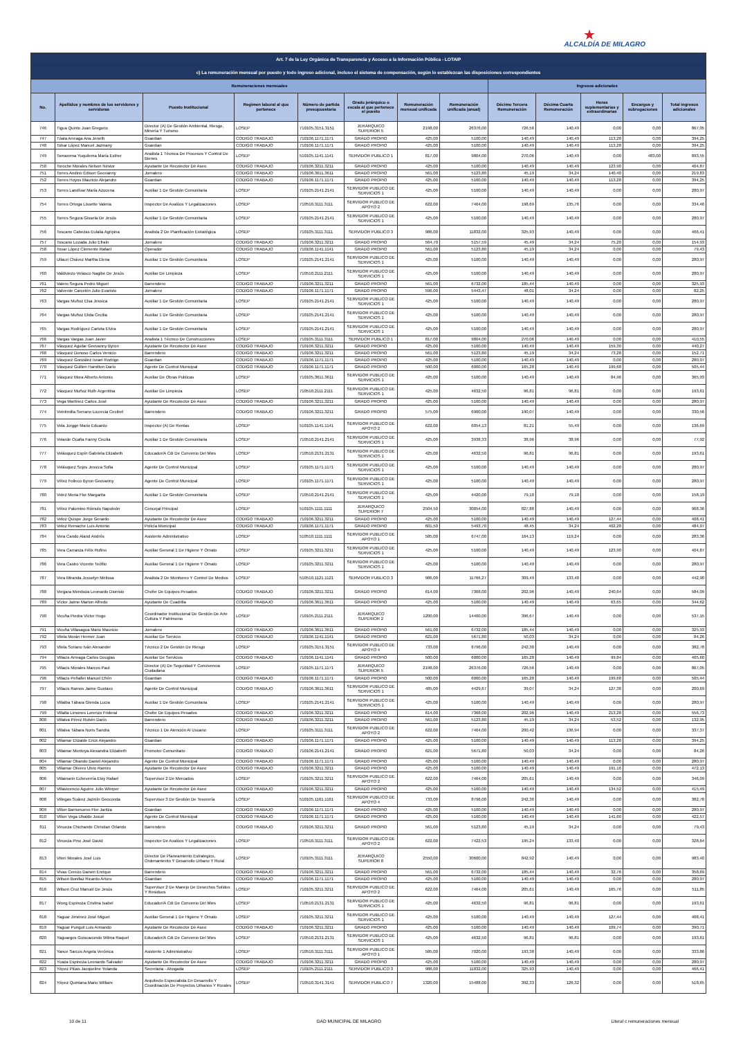★
ALCALDÍA DE MILAGRO
| Art. 7 de la Ley Orgánica de Transparencia y Acceso a la Información Pública - LOTAIP | | | | | | | | | | | | |
| --- | --- | --- | --- | --- | --- | --- | --- | --- | --- | --- | --- | --- |
| c) La remuneración mensual por puesto y todo ingreso adicional, incluso el sistema de compensación, según lo establezcan las disposiciones correspondientes | | | | | | | | | | | | |
| Remuneraciones mensuales | | | | | | | | Ingresos adicionales | | | | |
| No. | Apellidos y nombres de los servidores y servidoras | Puesto Institucional | Regimen laboral al que pertenece | Número de partida presupuestaria | Grado jerárquico o escala al que pertenece el puesto | Remuneración mensual unificada | Remuneración unificada (anual) | Décimo Tercera Remuneración | Décima Cuarta Remuneración | Horas suplementarias y extraordinarias | Encargos y subrogaciones | Total ingresos adicionales |
| 746 | Tigua Quinto Juan Gregorio | Director (A) De Gestión Ambiental, Riesgo, Minería Y Turismo | LOSEP | 710105.3151.3151 | JERARQUICO SUPERIOR 5 | 2198,00 | 26376,00 | 726,56 | 140,49 | 0,00 | 0,00 | 867,05 |
| 747 | Tóala Arreaga Ana Jeneth | Guardian | CODIGO TRABAJO | 710106.1171.1171 | GRADO PROPIO | 425,00 | 5100,00 | 140,49 | 140,49 | 113,28 | 0,00 | 394,25 |
| 748 | Tobar López Manuel Jazmany | Guardian | CODIGO TRABAJO | 710106.1171.1171 | GRADO PROPIO | 425,00 | 5100,00 | 140,49 | 140,49 | 113,28 | 0,00 | 394,25 |
| 749 | Tomarema Yuquilema María Esther | Analista 1 Técnica De Procesos Y Control De Bienes | LOSEP | 510105.1141.1141 | SERVIDOR PUBLICO 1 | 817,00 | 9804,00 | 270,06 | 140,49 | 0,00 | 483,00 | 893,55 |
| 750 | Toroche Morales Nelson Néstor | Ayudante De Recolector De Aseo | CODIGO TRABAJO | 710106.3211.3211 | GRADO PROPIO | 425,00 | 5100,00 | 140,49 | 140,49 | 123,90 | 0,00 | 404,87 |
| 751 | Torres Andino Édison Geovanny | Jornalero | CODIGO TRABAJO | 710106.3611.3611 | GRADO PROPIO | 561,00 | 5123,80 | 45,19 | 34,24 | 140,40 | 0,00 | 219,83 |
| 752 | Torres Hoyos Mauricio Alejandro | Guardian | CODIGO TRABAJO | 710106.1171.1171 | GRADO PROPIO | 425,00 | 5100,00 | 140,49 | 140,49 | 113,28 | 0,00 | 394,25 |
| 753 | Torres Landívar María Azucena | Auxiliar 1 De Gestión Comunitaria | LOSEP | 710105.2141.2141 | SERVIDOR PUBLICO DE SERVICIOS 1 | 425,00 | 5100,00 | 140,49 | 140,49 | 0,00 | 0,00 | 280,97 |
| 754 | Torres Ortega Lissette Valeria | Inspector De Avalúos Y Legalizaciones | LOSEP | 710510.3111.3111 | SERVIDOR PUBLICO DE APOYO 2 | 622,00 | 7464,00 | 198,69 | 135,76 | 0,00 | 0,00 | 334,46 |
| 755 | Torres Segura Gissela De Jesús | Auxiliar 1 De Gestión Comunitaria | LOSEP | 710105.2141.2141 | SERVIDOR PUBLICO DE SERVICIOS 1 | 425,00 | 5100,00 | 140,49 | 140,49 | 0,00 | 0,00 | 280,97 |
| 756 | Toscano Cabezas Eulalia Agripina | Analista 2 De Planificación Estratégica | LOSEP | 710105.3111.3111 | SERVIDOR PUBLICO 3 | 986,00 | 11832,00 | 325,93 | 140,49 | 0,00 | 0,00 | 466,41 |
| 757 | Toscano Lozada Julio Efraín | Jornalero | CODIGO TRABAJO | 710106.3211.3211 | GRADO PROPIO | 564,70 | 5157,59 | 45,49 | 34,24 | 75,20 | 0,00 | 154,93 |
| 758 | Tovar López Clemente Rafael | Operador | CODIGO TRABAJO | 710106.1141.1141 | GRADO PROPIO | 561,00 | 5123,80 | 45,19 | 34,24 | 0,00 | 0,00 | 79,43 |
| 759 | Ullauri Chávez Martha Elena | Auxiliar 1 De Gestión Comunitaria | LOSEP | 710105.2141.2141 | SERVIDOR PUBLICO DE SERVICIOS 1 | 425,00 | 5100,00 | 140,49 | 140,49 | 0,00 | 0,00 | 280,97 |
| 760 | Valdiviezo Velasco Nagibe De Jesús | Auxiliar De Limpieza | LOSEP | 710510.2111.2111 | SERVIDOR PUBLICO DE SERVICIOS 1 | 425,00 | 5100,00 | 140,49 | 140,49 | 0,00 | 0,00 | 280,97 |
| 761 | Valero Segura Pedro Miguel | Barrendero | CODIGO TRABAJO | 710106.3211.3211 | GRADO PROPIO | 561,00 | 6732,00 | 185,44 | 140,49 | 0,00 | 0,00 | 325,93 |
| 762 | Valverde Carcelén Julio Evaristo | Jornalero | CODIGO TRABAJO | 710106.1171.1171 | GRADO PROPIO | 596,00 | 5443,47 | 48,01 | 34,24 | 0,00 | 0,00 | 82,25 |
| 763 | Vargas Muñoz Elsa Jessica | Auxiliar 1 De Gestión Comunitaria | LOSEP | 710105.2141.2141 | SERVIDOR PUBLICO DE SERVICIOS 1 | 425,00 | 5100,00 | 140,49 | 140,49 | 0,00 | 0,00 | 280,97 |
| 764 | Vargas Muñoz Elida Cecilia | Auxiliar 1 De Gestión Comunitaria | LOSEP | 710105.2141.2141 | SERVIDOR PUBLICO DE SERVICIOS 1 | 425,00 | 5100,00 | 140,49 | 140,49 | 0,00 | 0,00 | 280,97 |
| 765 | Vargas Rodríguez Carlota Elvira | Auxiliar 1 De Gestión Comunitaria | LOSEP | 710105.2141.2141 | SERVIDOR PUBLICO DE SERVICIOS 1 | 425,00 | 5100,00 | 140,49 | 140,49 | 0,00 | 0,00 | 280,97 |
| 766 | Vargas Vargas Juan Javier | Analista 1 Técnico De Construcciones | LOSEP | 710105.3111.3111 | SERVIDOR PUBLICO 1 | 817,00 | 9804,00 | 270,06 | 140,49 | 0,00 | 0,00 | 410,55 |
| 767 | Vásquez Aguilar Geovanny Byron | Ayudante De Recolector De Aseo | CODIGO TRABAJO | 710106.3211.3211 | GRADO PROPIO | 425,00 | 5100,00 | 140,49 | 140,49 | 159,30 | 0,00 | 440,27 |
| 768 | Vásquez Donoso Carlos Venicio | Barrendero | CODIGO TRABAJO | 710106.3211.3211 | GRADO PROPIO | 561,00 | 5123,80 | 45,19 | 34,24 | 73,28 | 0,00 | 152,71 |
| 769 | Vásquez González Israel Rodrigo | Guardian | CODIGO TRABAJO | 710106.1171.1171 | GRADO PROPIO | 425,00 | 5100,00 | 140,49 | 140,49 | 0,00 | 0,00 | 280,97 |
| 770 | Vásquez Guillen Hamilton Darío | Agente De Control Municipal | CODIGO TRABAJO | 710106.1171.1171 | GRADO PROPIO | 500,00 | 6000,00 | 165,28 | 140,49 | 199,68 | 0,00 | 505,44 |
| 771 | Vásquez Mora Alberto Antonio | Auxiliar De Obras Publicas | LOSEP | 710105.3611.3611 | SERVIDOR PUBLICO DE SERVICIOS 1 | 425,00 | 5100,00 | 140,49 | 140,49 | 84,96 | 0,00 | 365,93 |
| 772 | Vásquez Muñoz Ruth Argentina | Auxiliar De Limpieza | LOSEP | 710510.2111.2111 | SERVIDOR PUBLICO DE SERVICIOS 1 | 425,00 | 4632,50 | 96,81 | 96,81 | 0,00 | 0,00 | 193,61 |
| 773 | Vega Martínez Carlos José | Ayudante De Recolector De Aseo | CODIGO TRABAJO | 710106.3211.3211 | GRADO PROPIO | 425,00 | 5100,00 | 140,49 | 140,49 | 0,00 | 0,00 | 280,97 |
| 774 | Veintimilla Serrano Lucrecia Cecibel | Barrendero | CODIGO TRABAJO | 710106.3211.3211 | GRADO PROPIO | 575,00 | 6900,00 | 190,07 | 140,49 | 0,00 | 0,00 | 330,56 |
| 775 | Vela Jorgge Mario Eduardo | Inspector (A) De Rentas | LOSEP | 510105.1141.1141 | SERVIDOR PUBLICO DE APOYO 2 | 622,00 | 6054,13 | 81,21 | 55,49 | 0,00 | 0,00 | 136,69 |
| 776 | Velarde Ocaña Fanny Cecilia | Auxiliar 1 De Gestión Comunitaria | LOSEP | 710510.2141.2141 | SERVIDOR PUBLICO DE SERVICIOS 1 | 425,00 | 3938,33 | 38,96 | 38,96 | 0,00 | 0,00 | 77,92 |
| 777 | Velásquez Espín Gabriela Elizabeth | Educador/A Cdi De Convenio Del Mies | LOSEP | 710510.2131.2131 | SERVIDOR PUBLICO DE SERVICIOS 1 | 425,00 | 4632,50 | 96,81 | 96,81 | 0,00 | 0,00 | 193,61 |
| 778 | Velásquez Sojos Jessica Sofia | Agente De Control Municipal | LOSEP | 710105.1171.1171 | SERVIDOR PUBLICO DE SERVICIOS 1 | 425,00 | 5100,00 | 140,49 | 140,49 | 0,00 | 0,00 | 280,97 |
| 779 | Vélez Folleco Byron Geovanny | Agente De Control Municipal | LOSEP | 710105.1171.1171 | SERVIDOR PUBLICO DE SERVICIOS 1 | 425,00 | 5100,00 | 140,49 | 140,49 | 0,00 | 0,00 | 280,97 |
| 780 | Velez Moria Flor Margarita | Auxiliar 1 De Gestión Comunitaria | LOSEP | 710510.2141.2141 | SERVIDOR PUBLICO DE SERVICIOS 1 | 425,00 | 4420,00 | 79,10 | 79,10 | 0,00 | 0,00 | 158,19 |
| 781 | Vélez Palomino Rómulo Napoleón | Concejal Principal | LOSEP | 510105.1111.1111 | JERARQUICO SUPERIOR 7 | 2504,50 | 30054,00 | 827,88 | 140,49 | 0,00 | 0,00 | 968,36 |
| 782 | Veloz Quispe Jorge Gerardo | Ayudante De Recolector De Aseo | CODIGO TRABAJO | 710106.3211.3211 | GRADO PROPIO | 425,00 | 5100,00 | 140,49 | 140,49 | 127,44 | 0,00 | 408,41 |
| 783 | Veloz Remache Luis Antonio | Policía Municipal | CODIGO TRABAJO | 710106.1171.1171 | GRADO PROPIO | 601,50 | 5493,70 | 48,45 | 34,24 | 402,28 | 0,00 | 484,97 |
| 784 | Vera Cando Aland Andrés | Asistente Administrativo | LOSEP | 510510.1111.1111 | SERVIDOR PUBLICO DE APOYO 1 | 585,00 | 6747,00 | 164,13 | 119,24 | 0,00 | 0,00 | 283,36 |
| 785 | Vera Carranza Félix Rufino | Auxiliar General 1 De Higiene Y Ornato | LOSEP | 710105.3211.3211 | SERVIDOR PUBLICO DE SERVICIOS 1 | 425,00 | 5100,00 | 140,49 | 140,49 | 123,90 | 0,00 | 404,87 |
| 786 | Vera Castro Vicente Teófilo | Auxiliar General 1 De Higiene Y Ornato | LOSEP | 710105.3211.3211 | SERVIDOR PUBLICO DE SERVICIOS 1 | 425,00 | 5100,00 | 140,49 | 140,49 | 0,00 | 0,00 | 280,97 |
| 787 | Vera Miranda Josselyn Melissa | Analista 2 De Monitoreo Y Control De Medios | LOSEP | 510510.1121.1121 | SERVIDOR PUBLICO 3 | 986,00 | 11766,27 | 309,49 | 133,40 | 0,00 | 0,00 | 442,90 |
| 788 | Vergara Mendoza Leonardo Dionisio | Chofer De Equipos Pesados | CODIGO TRABAJO | 710106.3211.3211 | GRADO PROPIO | 614,00 | 7368,00 | 202,96 | 140,49 | 240,64 | 0,00 | 584,09 |
| 789 | Víctor Jaime Marlon Alfredo | Ayudante De Cuadrilla | CODIGO TRABAJO | 710106.3611.3611 | GRADO PROPIO | 425,00 | 5100,00 | 140,49 | 140,49 | 63,65 | 0,00 | 344,62 |
| 790 | Vicuña Piedra Víctor Hugo | Coordinador Institucional De Gestión De Arte Cultura Y Patrimonio | LOSEP | 710105.2111.2111 | JERARQUICO SUPERIOR 2 | 1200,00 | 14400,00 | 396,67 | 140,49 | 0,00 | 0,00 | 537,15 |
| 791 | Vicuña Villasagua Mario Mauricio | Jornalero | CODIGO TRABAJO | 710106.3611.3611 | GRADO PROPIO | 561,00 | 6732,00 | 185,44 | 140,49 | 0,00 | 0,00 | 325,93 |
| 792 | Vilela Morán Hermer Juan | Auxiliar De Servicio | CODIGO TRABAJO | 710106.1141.1141 | GRADO PROPIO | 621,00 | 5671,80 | 50,03 | 34,24 | 0,00 | 0,00 | 84,26 |
| 793 | Vilela Soriano Iván Alexander | Técnico 2 De Gestión De Riesgo | LOSEP | 710105.3151.3151 | SERVIDOR PUBLICO DE APOYO 4 | 733,00 | 8796,00 | 242,30 | 140,49 | 0,00 | 0,00 | 382,78 |
| 794 | Villacis Arreaga Carlos Douglas | Auxiliar De Servicios | CODIGO TRABAJO | 710106.1141.1141 | GRADO PROPIO | 500,00 | 6000,00 | 165,28 | 140,49 | 99,84 | 0,00 | 405,60 |
| 795 | Villacis Morales Marcos Paul | Director (A) De Seguridad Y Convivencia Ciudadana | LOSEP | 710105.1171.1171 | JERARQUICO SUPERIOR 5 | 2198,00 | 26376,00 | 726,56 | 140,49 | 0,00 | 0,00 | 867,05 |
| 796 | Villacis Peñafiel Manuel Efrén | Guardian | CODIGO TRABAJO | 710106.1171.1171 | GRADO PROPIO | 500,00 | 6000,00 | 165,28 | 140,49 | 199,68 | 0,00 | 505,44 |
| 797 | Villacis Ramos Jaime Gustavo | Agente De Control Municipal | CODIGO TRABAJO | 710106.3611.3611 | SERVIDOR PUBLICO DE SERVICIOS 1 | 485,00 | 4429,67 | 39,07 | 34,24 | 127,38 | 0,00 | 200,69 |
| 798 | Villalba Tábara Glenda Lucia | Auxiliar 1 De Gestión Comunitaria | LOSEP | 710105.2141.2141 | SERVIDOR PUBLICO DE SERVICIOS 1 | 425,00 | 5100,00 | 140,49 | 140,49 | 0,00 | 0,00 | 280,97 |
| 799 | Villalta Limones Lorenzo Frideral | Chofer De Equipos Pesados | CODIGO TRABAJO | 710106.3211.3211 | GRADO PROPIO | 614,00 | 7368,00 | 202,96 | 140,49 | 213,28 | 0,00 | 556,73 |
| 800 | Villalva Pérez Rubén Darío | Barrendero | CODIGO TRABAJO | 710106.3211.3211 | GRADO PROPIO | 561,00 | 5123,80 | 45,19 | 34,24 | 53,52 | 0,00 | 132,95 |
| 801 | Villalva Tábara Noris Sandra | Técnico 1 De Atención Al Usuario | LOSEP | 710105.3111.3111 | SERVIDOR PUBLICO DE APOYO 2 | 622,00 | 7464,00 | 200,42 | 136,94 | 0,00 | 0,00 | 337,37 |
| 802 | Villamar Elizalde Erick Alejandro | Guardian | CODIGO TRABAJO | 710106.1171.1171 | GRADO PROPIO | 425,00 | 5100,00 | 140,49 | 140,49 | 113,28 | 0,00 | 394,25 |
| 803 | Villamar Montoya Alexandra Elizabeth | Promotor Comunitario | CODIGO TRABAJO | 710106.2141.2141 | GRADO PROPIO | 621,00 | 5671,80 | 50,03 | 34,24 | 0,00 | 0,00 | 84,26 |
| 804 | Villamar Obando Daniel Alejandro | Agente De Control Municipal | CODIGO TRABAJO | 710106.1171.1171 | GRADO PROPIO | 425,00 | 5100,00 | 140,49 | 140,49 | 0,00 | 0,00 | 280,97 |
| 805 | Villamar Olivero Ulvio Ramiro | Ayudante De Recolector De Aseo | CODIGO TRABAJO | 710106.3211.3211 | GRADO PROPIO | 425,00 | 5100,00 | 140,49 | 140,49 | 191,16 | 0,00 | 472,13 |
| 806 | Villamarin Echeverría Eloy Rafael | Supervisor 2 De Mercados | LOSEP | 710105.3211.3211 | SERVIDOR PUBLICO DE APOYO 2 | 622,00 | 7464,00 | 205,61 | 140,49 | 0,00 | 0,00 | 346,09 |
| 807 | Villavicencio Aguirre Julio Wimper | Ayudante De Recolector De Aseo | CODIGO TRABAJO | 710106.3211.3211 | GRADO PROPIO | 425,00 | 5100,00 | 140,49 | 140,49 | 134,52 | 0,00 | 415,49 |
| 808 | Villegas Suárez Jazmín Geoconda | Supervisor 3 De Gestión De Tesorería | LOSEP | 510105.1161.1161 | SERVIDOR PUBLICO DE APOYO 4 | 733,00 | 8796,00 | 242,30 | 140,49 | 0,00 | 0,00 | 382,78 |
| 809 | Villon Barrionuevo Flor Jaritza | Guardian | CODIGO TRABAJO | 710106.1171.1171 | GRADO PROPIO | 425,00 | 5100,00 | 140,49 | 140,49 | 0,00 | 0,00 | 280,97 |
| 810 | Villon Vega Ubaldo Josué | Agente De Control Municipal | CODIGO TRABAJO | 710106.1171.1171 | GRADO PROPIO | 425,00 | 5100,00 | 140,49 | 140,49 | 141,60 | 0,00 | 422,57 |
| 811 | Vinueza Chichande Christian Orlando | Barrendero | CODIGO TRABAJO | 710106.3211.3211 | GRADO PROPIO | 561,00 | 5123,80 | 45,19 | 34,24 | 0,00 | 0,00 | 79,43 |
| 812 | Vinueza Pino José David | Inspector De Avalúos Y Legalizaciones | LOSEP | 710510.3111.3111 | SERVIDOR PUBLICO DE APOYO 2 | 622,00 | 7422,53 | 195,24 | 133,40 | 0,00 | 0,00 | 328,64 |
| 813 | Viteri Morales José Luis | Director De Planeamiento Estrategico, Ordenamiento Y Desarrollo Urbano Y Rural | LOSEP | 710105.3111.3111 | JERARQUICO SUPERIOR 8 | 2550,00 | 30600,00 | 842,92 | 140,49 | 0,00 | 0,00 | 983,40 |
| 814 | Vivas Cerezo Darwin Enrique | Barrendero | CODIGO TRABAJO | 710106.3211.3211 | GRADO PROPIO | 561,00 | 6732,00 | 185,44 | 140,49 | 32,76 | 0,00 | 358,69 |
| 815 | Wilson Bonifaz Ricardo Arturo | Guardian | CODIGO TRABAJO | 710106.1171.1171 | GRADO PROPIO | 425,00 | 5100,00 | 140,49 | 140,49 | 0,00 | 0,00 | 280,97 |
| 816 | Wilson Cruz Manuel De Jesús | Supervisor 2 De Manejo De Desechos Solidos Y Residuos | LOSEP | 710105.3211.3211 | SERVIDOR PUBLICO DE APOYO 2 | 622,00 | 7464,00 | 205,61 | 140,49 | 165,76 | 0,00 | 511,85 |
| 817 | Wong Espinoza Cristina Isabel | Educador/A Cdi De Convenio Del Mies | LOSEP | 710510.2131.2131 | SERVIDOR PUBLICO DE SERVICIOS 1 | 425,00 | 4632,50 | 96,81 | 96,81 | 0,00 | 0,00 | 193,61 |
| 818 | Yaguar Jiménez José Miguel | Auxiliar General 1 De Higiene Y Ornato | LOSEP | 710105.3211.3211 | SERVIDOR PUBLICO DE SERVICIOS 1 | 425,00 | 5100,00 | 140,49 | 140,49 | 127,44 | 0,00 | 408,41 |
| 819 | Yaguar Punguil Luis Armando | Ayudante De Recolector De Aseo | CODIGO TRABAJO | 710106.3211.3211 | GRADO PROPIO | 425,00 | 5100,00 | 140,49 | 140,49 | 109,74 | 0,00 | 390,71 |
| 820 | Yaguargos Guiscacundo Wilma Raquel | Educador/A Cdi De Convenio Del Mies | LOSEP | 710510.2131.2131 | SERVIDOR PUBLICO DE SERVICIOS 1 | 425,00 | 4632,50 | 96,81 | 96,81 | 0,00 | 0,00 | 193,61 |
| 821 | Yance Sarcos Angela Verónica | Asistente 1 Administrativo | LOSEP | 710510.3111.3111 | SERVIDOR PUBLICO DE APOYO 1 | 585,00 | 7020,00 | 193,38 | 140,49 | 0,00 | 0,00 | 333,86 |
| 822 | Ycaza Espinoza Leonardo Salvador | Ayudante De Recolector De Aseo | CODIGO TRABAJO | 710106.3211.3211 | GRADO PROPIO | 425,00 | 5100,00 | 140,49 | 140,49 | 0,00 | 0,00 | 280,97 |
| 823 | Yépez Plúas Jacqueline Yolanda | Secretaria - Abogada | LOSEP | 710105.2111.2111 | SERVIDOR PUBLICO 3 | 986,00 | 11832,00 | 325,93 | 140,49 | 0,00 | 0,00 | 466,41 |
| 824 | Yépez Quintana Mario William | Arquitecto Especialista En Desarrollo Y Coordinación De Proyectos Urbanos Y Rurales | LOSEP | 710510.3141.3141 | SERVIDOR PUBLICO 7 | 1320,00 | 15488,00 | 392,33 | 126,32 | 0,00 | 0,00 | 518,65 |
10 de 11 GAD MUNICIPAL DE MILAGRO Literal c remuneraciones mensual